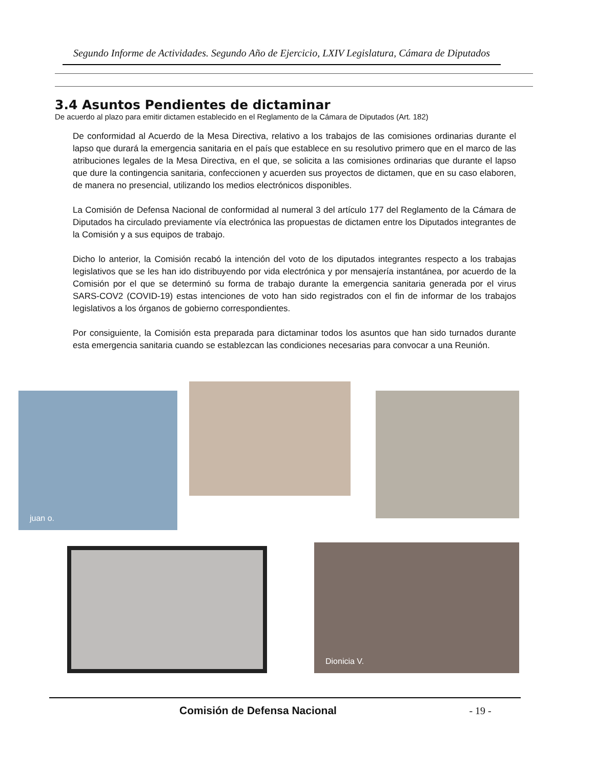Segundo Informe de Actividades. Segundo Año de Ejercicio, LXIV Legislatura, Cámara de Diputados
3.4 Asuntos Pendientes de dictaminar
De acuerdo al plazo para emitir dictamen establecido en el Reglamento de la Cámara de Diputados (Art. 182)
De conformidad al Acuerdo de la Mesa Directiva, relativo a los trabajos de las comisiones ordinarias durante el lapso que durará la emergencia sanitaria en el país que establece en su resolutivo primero que en el marco de las atribuciones legales de la Mesa Directiva, en el que, se solicita a las comisiones ordinarias que durante el lapso que dure la contingencia sanitaria, confeccionen y acuerden sus proyectos de dictamen, que en su caso elaboren, de manera no presencial, utilizando los medios electrónicos disponibles.
La Comisión de Defensa Nacional de conformidad al numeral 3 del artículo 177 del Reglamento de la Cámara de Diputados ha circulado previamente vía electrónica las propuestas de dictamen entre los Diputados integrantes de la Comisión y a sus equipos de trabajo.
Dicho lo anterior, la Comisión recabó la intención del voto de los diputados integrantes respecto a los trabajas legislativos que se les han ido distribuyendo por vida electrónica y por mensajería instantánea, por acuerdo de la Comisión por el que se determinó su forma de trabajo durante la emergencia sanitaria generada por el virus SARS-COV2 (COVID-19) estas intenciones de voto han sido registrados con el fin de informar de los trabajos legislativos a los órganos de gobierno correspondientes.
Por consiguiente, la Comisión esta preparada para dictaminar todos los asuntos que han sido turnados durante esta emergencia sanitaria cuando se establezcan las condiciones necesarias para convocar a una Reunión.
juan o.
Dionicia V.
Comisión de Defensa Nacional - 19 -